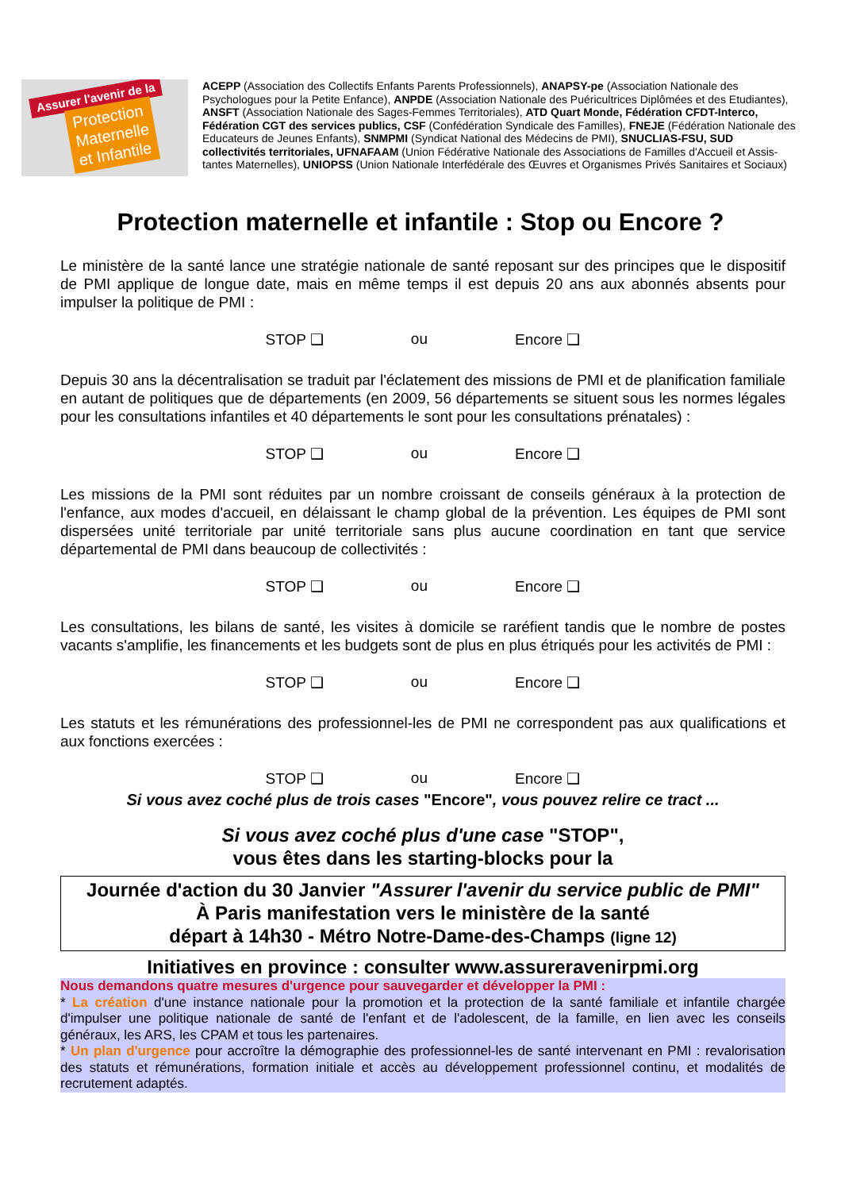Assurer l'avenir de la
Protection
Maternelle
et Infantile
ACEPP (Association des Collectifs Enfants Parents Professionnels), ANAPSY-pe (Association Nationale des Psychologues pour la Petite Enfance), ANPDE (Association Nationale des Puéricultrices Diplômées et des Etudiantes), ANSFT (Association Nationale des Sages-Femmes Territoriales), ATD Quart Monde, Fédération CFDT-Interco, Fédération CGT des services publics, CSF (Confédération Syndicale des Familles), FNEJE (Fédération Nationale des Educateurs de Jeunes Enfants), SNMPMI (Syndicat National des Médecins de PMI), SNUCLIAS-FSU, SUD collectivités territoriales, UFNAFAAM (Union Fédérative Nationale des Associations de Familles d'Accueil et Assis-tantes Maternelles), UNIOPSS (Union Nationale Interfédérale des Œuvres et Organismes Privés Sanitaires et Sociaux)
Protection maternelle et infantile : Stop ou Encore ?
Le ministère de la santé lance une stratégie nationale de santé reposant sur des principes que le dispositif de PMI applique de longue date, mais en même temps il est depuis 20 ans aux abonnés absents pour impulser la politique de PMI :
STOP ❑ ou Encore ❑
Depuis 30 ans la décentralisation se traduit par l'éclatement des missions de PMI et de planification familiale en autant de politiques que de départements (en 2009, 56 départements se situent sous les normes légales pour les consultations infantiles et 40 départements le sont pour les consultations prénatales) :
STOP ❑ ou Encore ❑
Les missions de la PMI sont réduites par un nombre croissant de conseils généraux à la protection de l'enfance, aux modes d'accueil, en délaissant le champ global de la prévention. Les équipes de PMI sont dispersées unité territoriale par unité territoriale sans plus aucune coordination en tant que service départemental de PMI dans beaucoup de collectivités :
STOP ❑ ou Encore ❑
Les consultations, les bilans de santé, les visites à domicile se raréfient tandis que le nombre de postes vacants s'amplifie, les financements et les budgets sont de plus en plus étriqués pour les activités de PMI :
STOP ❑ ou Encore ❑
Les statuts et les rémunérations des professionnel-les de PMI ne correspondent pas aux qualifications et aux fonctions exercées :
STOP ❑ ou Encore ❑
Si vous avez coché plus de trois cases "Encore", vous pouvez relire ce tract ...
Si vous avez coché plus d'une case "STOP",
vous êtes dans les starting-blocks pour la
Journée d'action du 30 Janvier "Assurer l'avenir du service public de PMI"
À Paris manifestation vers le ministère de la santé
départ à 14h30 - Métro Notre-Dame-des-Champs (ligne 12)
Initiatives en province : consulter www.assureravenirpmi.org
Nous demandons quatre mesures d'urgence pour sauvegarder et développer la PMI :
* La création d'une instance nationale pour la promotion et la protection de la santé familiale et infantile chargée d'impulser une politique nationale de santé de l'enfant et de l'adolescent, de la famille, en lien avec les conseils généraux, les ARS, les CPAM et tous les partenaires.
* Un plan d'urgence pour accroître la démographie des professionnel-les de santé intervenant en PMI : revalorisation des statuts et rémunérations, formation initiale et accès au développement professionnel continu, et modalités de recrutement adaptés.